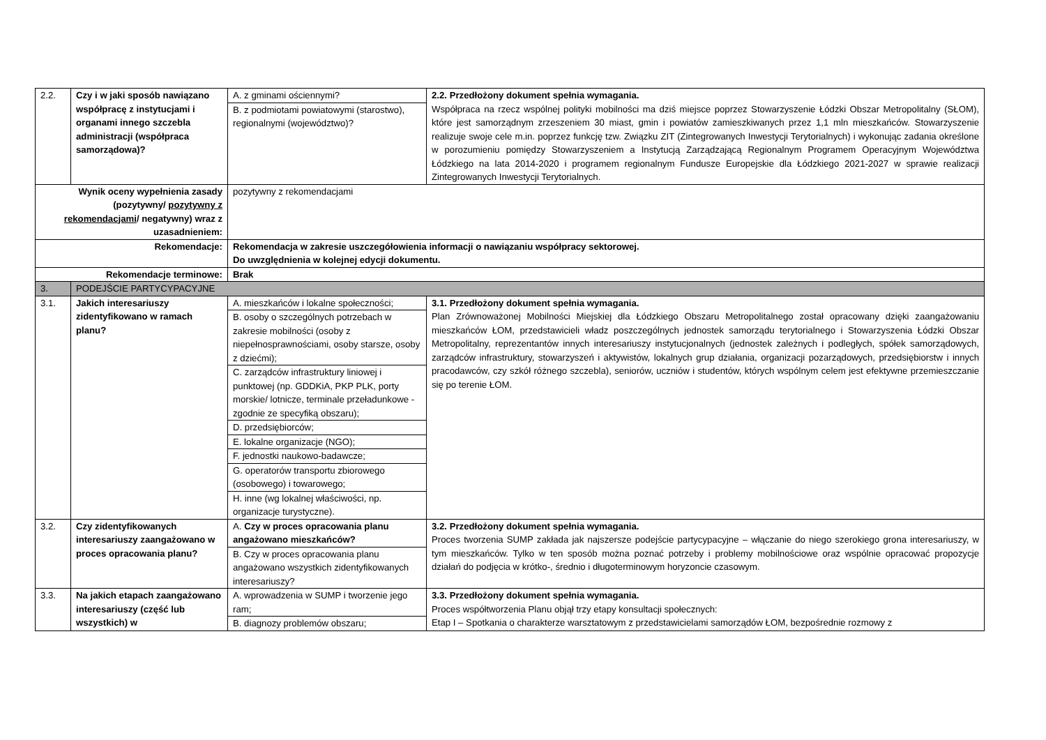| 2.2. | Czy i w jaki sposób nawiązano współpracę z instytucjami i organami innego szczebla administracji (współpraca samorządowa)? | A. z gminami ościennymi? B. z podmiotami powiatowymi (starostwo), regionalnymi (województwo)? | 2.2. Przedłożony dokument spełnia wymagania. Współpraca na rzecz wspólnej polityki mobilności ma dziś miejsce poprzez Stowarzyszenie Łódzki Obszar Metropolitalny (SŁOM), które jest samorządnym zrzeszeniem 30 miast, gmin i powiatów zamieszkiwanych przez 1,1 mln mieszkańców. Stowarzyszenie realizuje swoje cele m.in. poprzez funkcję tzw. Związku ZIT (Zintegrowanych Inwestycji Terytorialnych) i wykonując zadania określone w porozumieniu pomiędzy Stowarzyszeniem a Instytucją Zarządzającą Regionalnym Programem Operacyjnym Województwa Łódzkiego na lata 2014-2020 i programem regionalnym Fundusze Europejskie dla Łódzkiego 2021-2027 w sprawie realizacji Zintegrowanych Inwestycji Terytorialnych. |
| Wynik oceny wypełnienia zasady (pozytywny/ pozytywny z rekomendacjami / negatywny) wraz z uzasadnieniem: | | pozytywny z rekomendacjami | |
| Rekomendacje: | | Rekomendacja w zakresie uszczegółowienia informacji o nawiązaniu współpracy sektorowej. Do uwzględnienia w kolejnej edycji dokumentu. | |
| Rekomendacje terminowe: | | Brak | |
| 3. | PODEJŚCIE PARTYCYPACYJNE | | |
| 3.1. | Jakich interesariuszy zidentyfikowano w ramach planu? | A. mieszkańców i lokalne społeczności; B. osoby o szczególnych potrzebach w zakresie mobilności (osoby z niepełnosprawnościami, osoby starsze, osoby z dziećmi); C. zarządców infrastruktury liniowej i punktowej (np. GDDKiA, PKP PLK, porty morskie/ lotnicze, terminale przeładunkowe - zgodnie ze specyfiką obszaru); D. przedsiębiorców; E. lokalne organizacje (NGO); F. jednostki naukowo-badawcze; G. operatorów transportu zbiorowego (osobowego) i towarowego; H. inne (wg lokalnej właściwości, np. organizacje turystyczne). | 3.1. Przedłożony dokument spełnia wymagania. Plan Zrównoważonej Mobilności Miejskiej dla Łódzkiego Obszaru Metropolitalnego został opracowany dzięki zaangażowaniu mieszkańców ŁOM, przedstawicieli władz poszczególnych jednostek samorządu terytorialnego i Stowarzyszenia Łódzki Obszar Metropolitalny, reprezentantów innych interesariuszy instytucjonalnych (jednostek zależnych i podległych, spółek samorządowych, zarządców infrastruktury, stowarzyszeń i aktywistów, lokalnych grup działania, organizacji pozarządowych, przedsiębiorstw i innych pracodawców, czy szkół różnego szczebla), seniorów, uczniów i studentów, których wspólnym celem jest efektywne przemieszczanie się po terenie ŁOM. |
| 3.2. | Czy zidentyfikowanych interesariuszy zaangażowano w proces opracowania planu? | A. Czy w proces opracowania planu angażowano mieszkańców? B. Czy w proces opracowania planu angażowano wszystkich zidentyfikowanych interesariuszy? | 3.2. Przedłożony dokument spełnia wymagania. Proces tworzenia SUMP zakłada jak najszersze podejście partycypacyjne – włączanie do niego szerokiego grona interesariuszy, w tym mieszkańców. Tylko w ten sposób można poznać potrzeby i problemy mobilnościowe oraz wspólnie opracować propozycje działań do podjęcia w krótko-, średnio i długoterminowym horyzoncie czasowym. |
| 3.3. | Na jakich etapach zaangażowano interesariuszy (część lub wszystkich) w | A. wprowadzenia w SUMP i tworzenie jego ram; B. diagnozy problemów obszaru; | 3.3. Przedłożony dokument spełnia wymagania. Proces współtworzenia Planu objął trzy etapy konsultacji społecznych: Etap I – Spotkania o charakterze warsztatowym z przedstawicielami samorządów ŁOM, bezpośrednie rozmowy z |